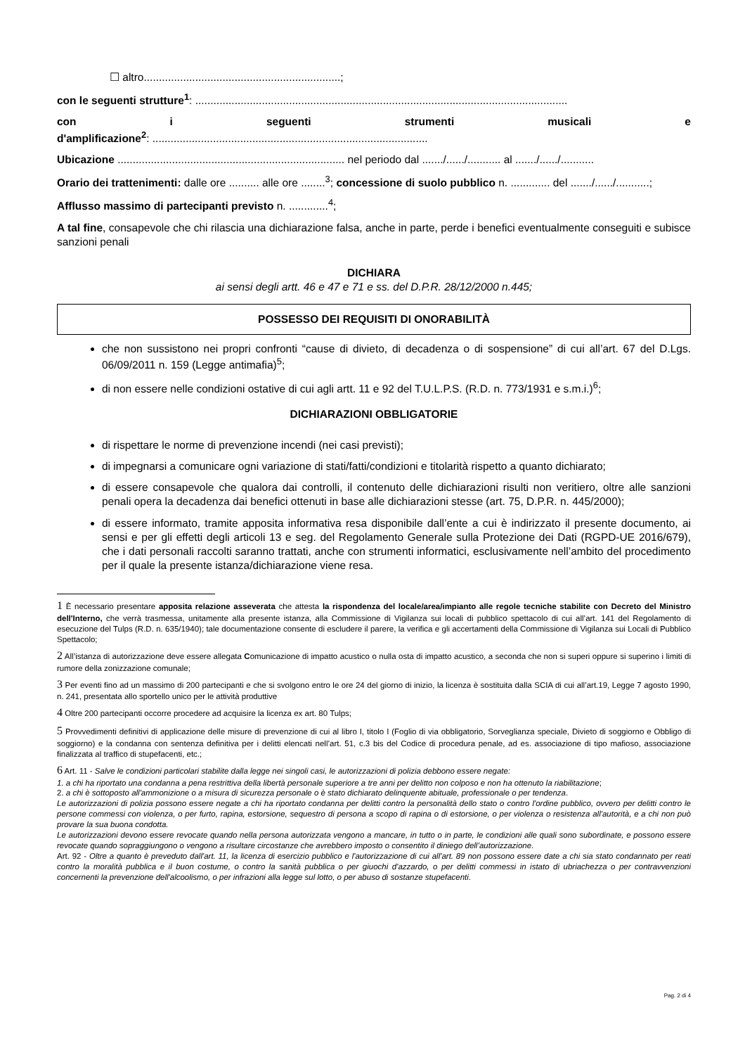☐ altro.................................................................;
con le seguenti strutture<sup>1</sup>: ...........................................................................................................................
con i seguenti strumenti musicali e
d'amplificazione<sup>2</sup>: ...........................................................................................
Ubicazione ........................................................................... nel periodo dal ......./....../........... al ......./....../...........
Orario dei trattenimenti: dalle ore .......... alle ore ........<sup>3</sup>; concessione di suolo pubblico n. ............. del ......./....../...........;
Afflusso massimo di partecipanti previsto n. .............<sup>4</sup>;
A tal fine, consapevole che chi rilascia una dichiarazione falsa, anche in parte, perde i benefici eventualmente conseguiti e subisce sanzioni penali
DICHIARA
ai sensi degli artt. 46 e 47 e 71 e ss. del D.P.R. 28/12/2000 n.445;
POSSESSO DEI REQUISITI DI ONORABILITÀ
che non sussistono nei propri confronti “cause di divieto, di decadenza o di sospensione” di cui all’art. 67 del D.Lgs. 06/09/2011 n. 159 (Legge antimafia)<sup>5</sup>;
di non essere nelle condizioni ostative di cui agli artt. 11 e 92 del T.U.L.P.S. (R.D. n. 773/1931 e s.m.i.)<sup>6</sup>;
DICHIARAZIONI OBBLIGATORIE
di rispettare le norme di prevenzione incendi (nei casi previsti);
di impegnarsi a comunicare ogni variazione di stati/fatti/condizioni e titolarità rispetto a quanto dichiarato;
di essere consapevole che qualora dai controlli, il contenuto delle dichiarazioni risulti non veritiero, oltre alle sanzioni penali opera la decadenza dai benefici ottenuti in base alle dichiarazioni stesse (art. 75, D.P.R. n. 445/2000);
di essere informato, tramite apposita informativa resa disponibile dall’ente a cui è indirizzato il presente documento, ai sensi e per gli effetti degli articoli 13 e seg. del Regolamento Generale sulla Protezione dei Dati (RGPD-UE 2016/679), che i dati personali raccolti saranno trattati, anche con strumenti informatici, esclusivamente nell’ambito del procedimento per il quale la presente istanza/dichiarazione viene resa.
1 È necessario presentare apposita relazione asseverata che attesta la rispondenza del locale/area/impianto alle regole tecniche stabilite con Decreto del Ministro dell'Interno, che verrà trasmessa, unitamente alla presente istanza, alla Commissione di Vigilanza sui locali di pubblico spettacolo di cui all’art. 141 del Regolamento di esecuzione del Tulps (R.D. n. 635/1940); tale documentazione consente di escludere il parere, la verifica e gli accertamenti della Commissione di Vigilanza sui Locali di Pubblico Spettacolo;
2 All’istanza di autorizzazione deve essere allegata Comunicazione di impatto acustico o nulla osta di impatto acustico, a seconda che non si superi oppure si superino i limiti di rumore della zonizzazione comunale;
3 Per eventi fino ad un massimo di 200 partecipanti e che si svolgono entro le ore 24 del giorno di inizio, la licenza è sostituita dalla SCIA di cui all’art.19, Legge 7 agosto 1990, n. 241, presentata allo sportello unico per le attività produttive
4 Oltre 200 partecipanti occorre procedere ad acquisire la licenza ex art. 80 Tulps;
5 Provvedimenti definitivi di applicazione delle misure di prevenzione di cui al libro I, titolo I (Foglio di via obbligatorio, Sorveglianza speciale, Divieto di soggiorno e Obbligo di soggiorno) e la condanna con sentenza definitiva per i delitti elencati nell’art. 51, c.3 bis del Codice di procedura penale, ad es. associazione di tipo mafioso, associazione finalizzata al traffico di stupefacenti, etc.;
6 Art. 11 - Salve le condizioni particolari stabilite dalla legge nei singoli casi, le autorizzazioni di polizia debbono essere negate:
1. a chi ha riportato una condanna a pena restrittiva della libertà personale superiore a tre anni per delitto non colposo e non ha ottenuto la riabilitazione;
2. a chi è sottoposto all'ammonizione o a misura di sicurezza personale o è stato dichiarato delinquente abituale, professionale o per tendenza.
Le autorizzazioni di polizia possono essere negate a chi ha riportato condanna per delitti contro la personalità dello stato o contro l'ordine pubblico, ovvero per delitti contro le persone commessi con violenza, o per furto, rapina, estorsione, sequestro di persona a scopo di rapina o di estorsione, o per violenza o resistenza all'autorità, e a chi non può provare la sua buona condotta.
Le autorizzazioni devono essere revocate quando nella persona autorizzata vengono a mancare, in tutto o in parte, le condizioni alle quali sono subordinate, e possono essere revocate quando sopraggiungono o vengono a risultare circostanze che avrebbero imposto o consentito il diniego dell’autorizzazione.
Art. 92 - Oltre a quanto è preveduto dall'art. 11, la licenza di esercizio pubblico e l'autorizzazione di cui all'art. 89 non possono essere date a chi sia stato condannato per reati contro la moralità pubblica e il buon costume, o contro la sanità pubblica o per giuochi d'azzardo, o per delitti commessi in istato di ubriachezza o per contravvenzioni concernenti la prevenzione dell'alcoolismo, o per infrazioni alla legge sul lotto, o per abuso di sostanze stupefacenti.
Pag. 2 di 4